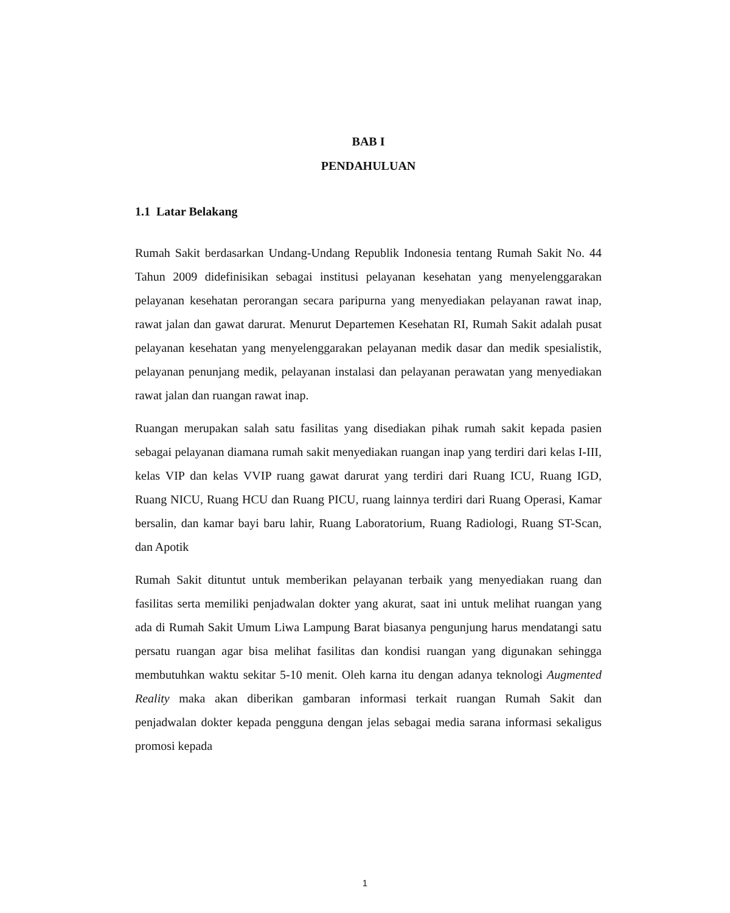BAB I
PENDAHULUAN
1.1 Latar Belakang
Rumah Sakit berdasarkan Undang-Undang Republik Indonesia tentang Rumah Sakit No. 44 Tahun 2009 didefinisikan sebagai institusi pelayanan kesehatan yang menyelenggarakan pelayanan kesehatan perorangan secara paripurna yang menyediakan pelayanan rawat inap, rawat jalan dan gawat darurat. Menurut Departemen Kesehatan RI, Rumah Sakit adalah pusat pelayanan kesehatan yang menyelenggarakan pelayanan medik dasar dan medik spesialistik, pelayanan penunjang medik, pelayanan instalasi dan pelayanan perawatan yang menyediakan rawat jalan dan ruangan rawat inap.
Ruangan merupakan salah satu fasilitas yang disediakan pihak rumah sakit kepada pasien sebagai pelayanan diamana rumah sakit menyediakan ruangan inap yang terdiri dari kelas I-III, kelas VIP dan kelas VVIP ruang gawat darurat yang terdiri dari Ruang ICU, Ruang IGD, Ruang NICU, Ruang HCU dan Ruang PICU, ruang lainnya terdiri dari Ruang Operasi, Kamar bersalin, dan kamar bayi baru lahir, Ruang Laboratorium, Ruang Radiologi, Ruang ST-Scan, dan Apotik
Rumah Sakit dituntut untuk memberikan pelayanan terbaik yang menyediakan ruang dan fasilitas serta memiliki penjadwalan dokter yang akurat, saat ini untuk melihat ruangan yang ada di Rumah Sakit Umum Liwa Lampung Barat biasanya pengunjung harus mendatangi satu persatu ruangan agar bisa melihat fasilitas dan kondisi ruangan yang digunakan sehingga membutuhkan waktu sekitar 5-10 menit. Oleh karna itu dengan adanya teknologi Augmented Reality maka akan diberikan gambaran informasi terkait ruangan Rumah Sakit dan penjadwalan dokter kepada pengguna dengan jelas sebagai media sarana informasi sekaligus promosi kepada
1